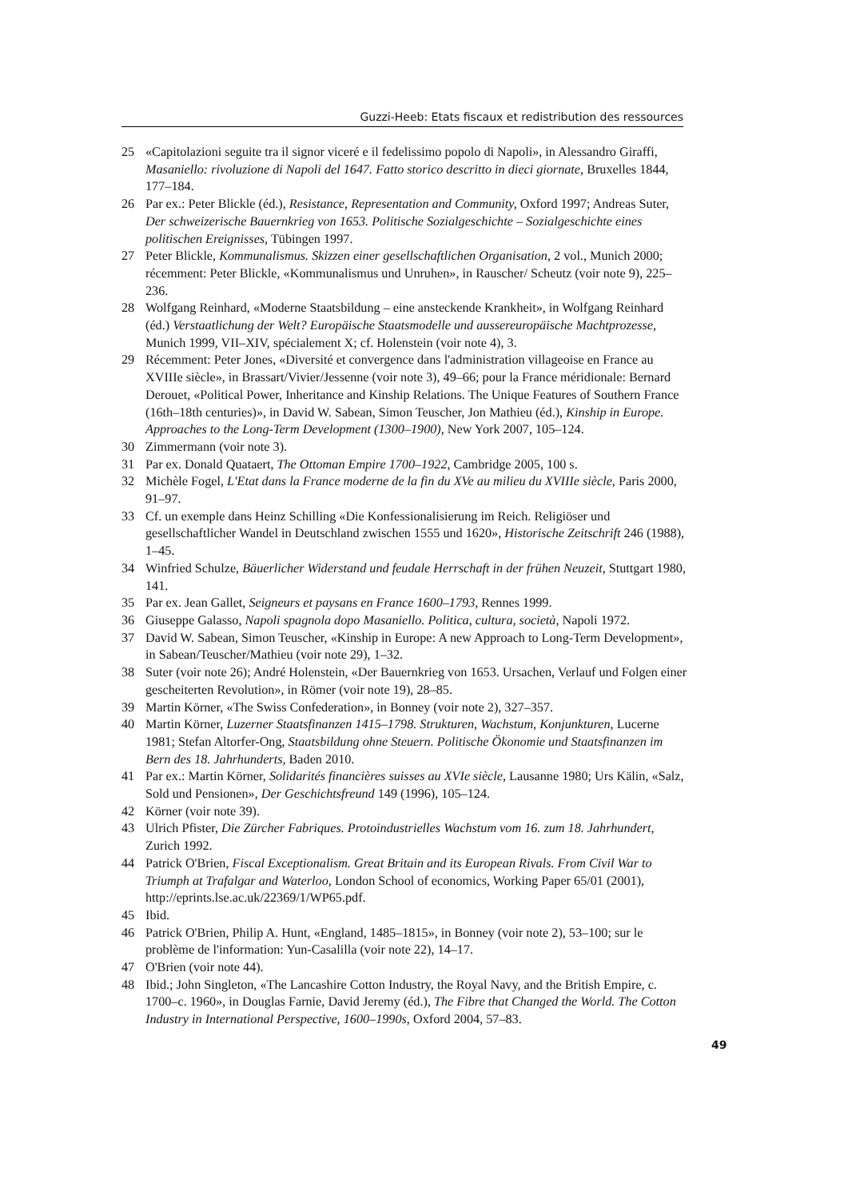Guzzi-Heeb: Etats fiscaux et redistribution des ressources
25 «Capitolazioni seguite tra il signor viceré e il fedelissimo popolo di Napoli», in Alessandro Giraffi, Masaniello: rivoluzione di Napoli del 1647. Fatto storico descritto in dieci giornate, Bruxelles 1844, 177–184.
26 Par ex.: Peter Blickle (éd.), Resistance, Representation and Community, Oxford 1997; Andreas Suter, Der schweizerische Bauernkrieg von 1653. Politische Sozialgeschichte – Sozialgeschichte eines politischen Ereignisses, Tübingen 1997.
27 Peter Blickle, Kommunalismus. Skizzen einer gesellschaftlichen Organisation, 2 vol., Munich 2000; récemment: Peter Blickle, «Kommunalismus und Unruhen», in Rauscher/ Scheutz (voir note 9), 225–236.
28 Wolfgang Reinhard, «Moderne Staatsbildung – eine ansteckende Krankheit», in Wolfgang Reinhard (éd.) Verstaatlichung der Welt? Europäische Staatsmodelle und aussereuropäische Machtprozesse, Munich 1999, VII–XIV, spécialement X; cf. Holenstein (voir note 4), 3.
29 Récemment: Peter Jones, «Diversité et convergence dans l'administration villageoise en France au XVIIIe siècle», in Brassart/Vivier/Jessenne (voir note 3), 49–66; pour la France méridionale: Bernard Derouet, «Political Power, Inheritance and Kinship Relations. The Unique Features of Southern France (16th–18th centuries)», in David W. Sabean, Simon Teuscher, Jon Mathieu (éd.), Kinship in Europe. Approaches to the Long-Term Development (1300–1900), New York 2007, 105–124.
30 Zimmermann (voir note 3).
31 Par ex. Donald Quataert, The Ottoman Empire 1700–1922, Cambridge 2005, 100 s.
32 Michèle Fogel, L'Etat dans la France moderne de la fin du XVe au milieu du XVIIIe siècle, Paris 2000, 91–97.
33 Cf. un exemple dans Heinz Schilling «Die Konfessionalisierung im Reich. Religiöser und gesellschaftlicher Wandel in Deutschland zwischen 1555 und 1620», Historische Zeitschrift 246 (1988), 1–45.
34 Winfried Schulze, Bäuerlicher Widerstand und feudale Herrschaft in der frühen Neuzeit, Stuttgart 1980, 141.
35 Par ex. Jean Gallet, Seigneurs et paysans en France 1600–1793, Rennes 1999.
36 Giuseppe Galasso, Napoli spagnola dopo Masaniello. Politica, cultura, società, Napoli 1972.
37 David W. Sabean, Simon Teuscher, «Kinship in Europe: A new Approach to Long-Term Development», in Sabean/Teuscher/Mathieu (voir note 29), 1–32.
38 Suter (voir note 26); André Holenstein, «Der Bauernkrieg von 1653. Ursachen, Verlauf und Folgen einer gescheiterten Revolution», in Römer (voir note 19), 28–85.
39 Martin Körner, «The Swiss Confederation», in Bonney (voir note 2), 327–357.
40 Martin Körner, Luzerner Staatsfinanzen 1415–1798. Strukturen, Wachstum, Konjunkturen, Lucerne 1981; Stefan Altorfer-Ong, Staatsbildung ohne Steuern. Politische Ökonomie und Staatsfinanzen im Bern des 18. Jahrhunderts, Baden 2010.
41 Par ex.: Martin Körner, Solidarités financières suisses au XVIe siècle, Lausanne 1980; Urs Kälin, «Salz, Sold und Pensionen», Der Geschichtsfreund 149 (1996), 105–124.
42 Körner (voir note 39).
43 Ulrich Pfister, Die Zürcher Fabriques. Protoindustrielles Wachstum vom 16. zum 18. Jahrhundert, Zurich 1992.
44 Patrick O'Brien, Fiscal Exceptionalism. Great Britain and its European Rivals. From Civil War to Triumph at Trafalgar and Waterloo, London School of economics, Working Paper 65/01 (2001), http://eprints.lse.ac.uk/22369/1/WP65.pdf.
45 Ibid.
46 Patrick O'Brien, Philip A. Hunt, «England, 1485–1815», in Bonney (voir note 2), 53–100; sur le problème de l'information: Yun-Casalilla (voir note 22), 14–17.
47 O'Brien (voir note 44).
48 Ibid.; John Singleton, «The Lancashire Cotton Industry, the Royal Navy, and the British Empire, c. 1700–c. 1960», in Douglas Farnie, David Jeremy (éd.), The Fibre that Changed the World. The Cotton Industry in International Perspective, 1600–1990s, Oxford 2004, 57–83.
49